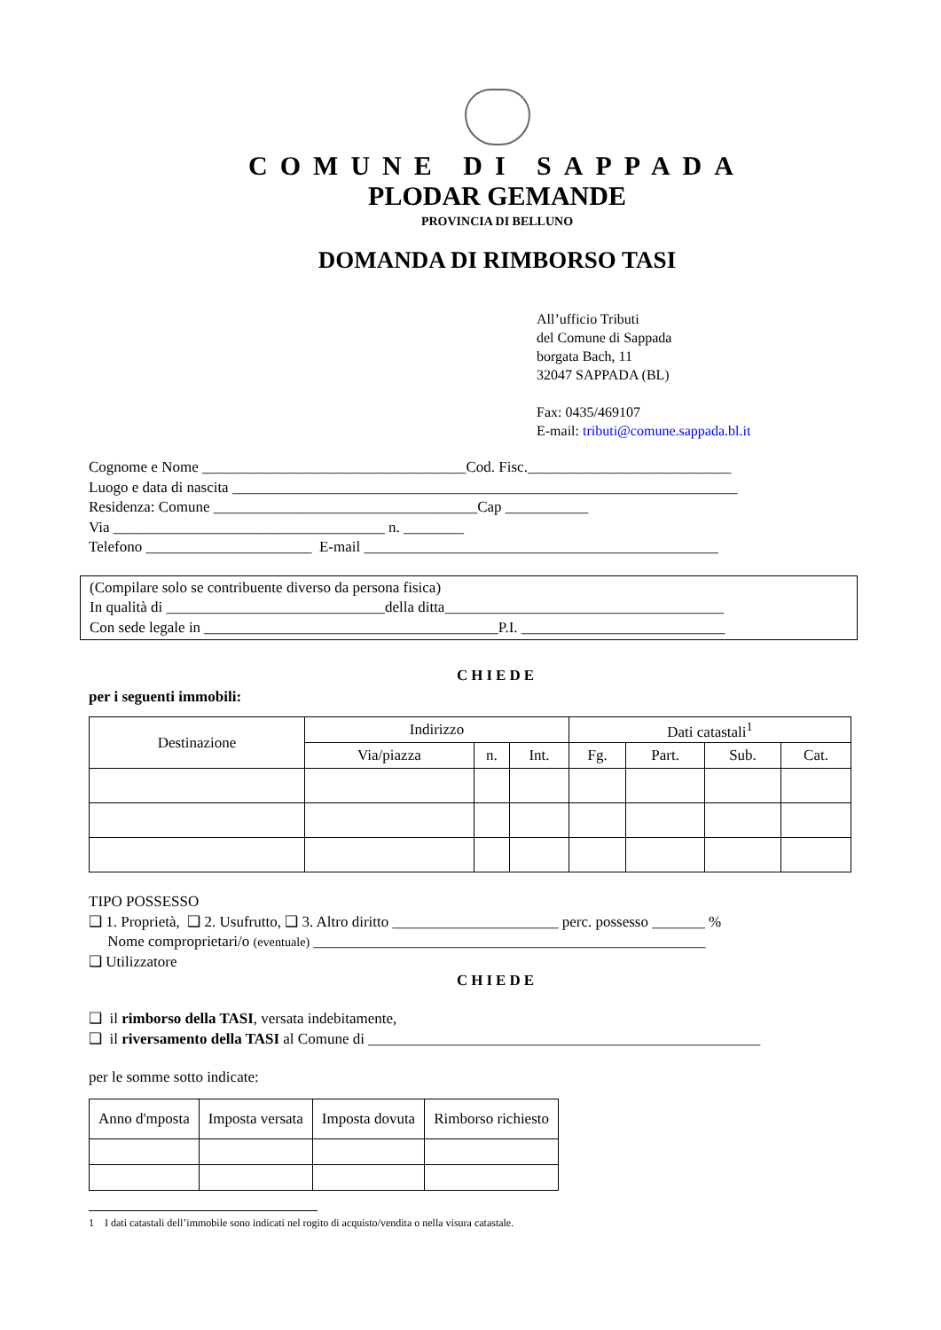COMUNE DI SAPPADA
PLODAR GEMANDE
PROVINCIA DI BELLUNO
DOMANDA DI RIMBORSO TASI
All’ufficio Tributi
del Comune di Sappada
borgata Bach, 11
32047 SAPPADA (BL)
Fax: 0435/469107
E-mail: tributi@comune.sappada.bl.it
Cognome e Nome ___________________________________Cod. Fisc.___________________________
Luogo e data di nascita ___________________________________________________________________
Residenza: Comune ___________________________________Cap ___________
Via ____________________________________ n. ________
Telefono ______________________ E-mail _______________________________________________
(Compilare solo se contribuente diverso da persona fisica)
In qualità di _____________________________della ditta_____________________________________
Con sede legale in _______________________________________P.I. ___________________________
CHIEDE
per i seguenti immobili:
| Destinazione | Indirizzo | | | Dati catastali<sup>1</sup> | | | |
| --- | --- | --- | --- | --- | --- | --- | --- |
| | Via/piazza | n. | Int. | Fg. | Part. | Sub. | Cat. |
TIPO POSSESSO
❑ 1. Proprietà, ❑ 2. Usufrutto, ❑ 3. Altro diritto ______________________ perc. possesso _______ %
Nome comproprietari/o (eventuale) ____________________________________________________
❑ Utilizzatore
CHIEDE
❑ il rimborso della TASI, versata indebitamente,
❑ il riversamento della TASI al Comune di ____________________________________________________
per le somme sotto indicate:
| Anno d'mposta | Imposta versata | Imposta dovuta | Rimborso richiesto |
| --- | --- | --- | --- |
1 I dati catastali dell’immobile sono indicati nel rogito di acquisto/vendita o nella visura catastale.